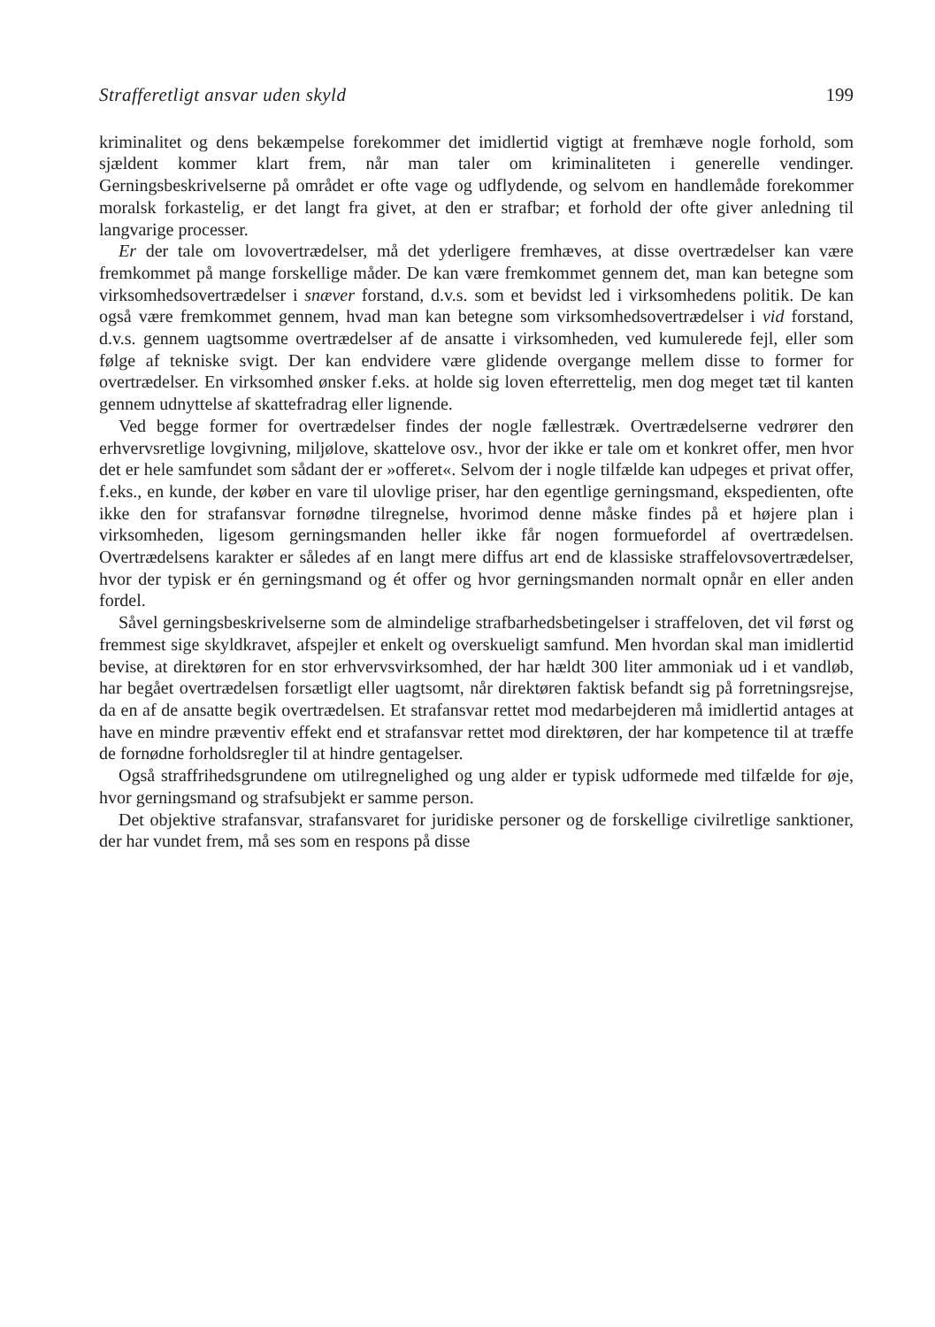Strafferetligt ansvar uden skyld 199
kriminalitet og dens bekæmpelse forekommer det imidlertid vigtigt at fremhæve nogle forhold, som sjældent kommer klart frem, når man taler om kriminaliteten i generelle vendinger. Gerningsbeskrivelserne på området er ofte vage og udflydende, og selvom en handlemåde forekommer moralsk forkastelig, er det langt fra givet, at den er strafbar; et forhold der ofte giver anledning til langvarige processer.
Er der tale om lovovertrædelser, må det yderligere fremhæves, at disse overtrædelser kan være fremkommet på mange forskellige måder. De kan være fremkommet gennem det, man kan betegne som virksomhedsovertrædelser i snæver forstand, d.v.s. som et bevidst led i virksomhedens politik. De kan også være fremkommet gennem, hvad man kan betegne som virksomhedsovertrædelser i vid forstand, d.v.s. gennem uagtsomme overtrædelser af de ansatte i virksomheden, ved kumulerede fejl, eller som følge af tekniske svigt. Der kan endvidere være glidende overgange mellem disse to former for overtrædelser. En virksomhed ønsker f.eks. at holde sig loven efterrettelig, men dog meget tæt til kanten gennem udnyttelse af skattefradrag eller lignende.
Ved begge former for overtrædelser findes der nogle fællestræk. Overtrædelserne vedrører den erhvervsretlige lovgivning, miljølove, skattelove osv., hvor der ikke er tale om et konkret offer, men hvor det er hele samfundet som sådant der er »offeret«. Selvom der i nogle tilfælde kan udpeges et privat offer, f.eks., en kunde, der køber en vare til ulovlige priser, har den egentlige gerningsmand, ekspedienten, ofte ikke den for strafansvar fornødne tilregnelse, hvorimod denne måske findes på et højere plan i virksomheden, ligesom gerningsmanden heller ikke får nogen formuefordel af overtrædelsen. Overtrædelsens karakter er således af en langt mere diffus art end de klassiske straffelovsovertrædelser, hvor der typisk er én gerningsmand og ét offer og hvor gerningsmanden normalt opnår en eller anden fordel.
Såvel gerningsbeskrivelserne som de almindelige strafbarhedsbetingelser i straffeloven, det vil først og fremmest sige skyldkravet, afspejler et enkelt og overskueligt samfund. Men hvordan skal man imidlertid bevise, at direktøren for en stor erhvervsvirksomhed, der har hældt 300 liter ammoniak ud i et vandløb, har begået overtrædelsen forsætligt eller uagtsomt, når direktøren faktisk befandt sig på forretningsrejse, da en af de ansatte begik overtrædelsen. Et strafansvar rettet mod medarbejderen må imidlertid antages at have en mindre præventiv effekt end et strafansvar rettet mod direktøren, der har kompetence til at træffe de fornødne forholdsregler til at hindre gentagelser.
Også straffrihedsgrundene om utilregnelighed og ung alder er typisk udformede med tilfælde for øje, hvor gerningsmand og strafsubjekt er samme person.
Det objektive strafansvar, strafansvaret for juridiske personer og de forskellige civilretlige sanktioner, der har vundet frem, må ses som en respons på disse